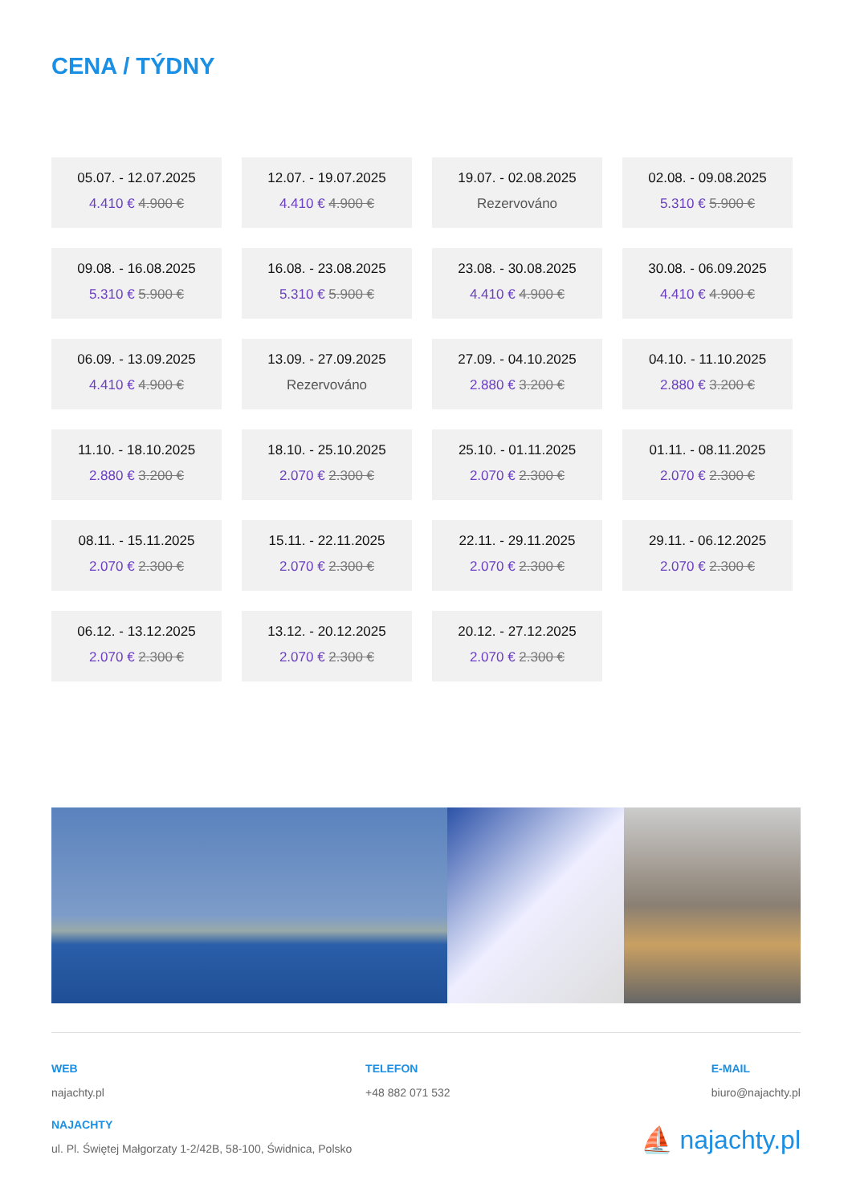CENA / TÝDNY
05.07. - 12.07.2025
4.410 € 4.900 €
12.07. - 19.07.2025
4.410 € 4.900 €
19.07. - 02.08.2025
Rezervováno
02.08. - 09.08.2025
5.310 € 5.900 €
09.08. - 16.08.2025
5.310 € 5.900 €
16.08. - 23.08.2025
5.310 € 5.900 €
23.08. - 30.08.2025
4.410 € 4.900 €
30.08. - 06.09.2025
4.410 € 4.900 €
06.09. - 13.09.2025
4.410 € 4.900 €
13.09. - 27.09.2025
Rezervováno
27.09. - 04.10.2025
2.880 € 3.200 €
04.10. - 11.10.2025
2.880 € 3.200 €
11.10. - 18.10.2025
2.880 € 3.200 €
18.10. - 25.10.2025
2.070 € 2.300 €
25.10. - 01.11.2025
2.070 € 2.300 €
01.11. - 08.11.2025
2.070 € 2.300 €
08.11. - 15.11.2025
2.070 € 2.300 €
15.11. - 22.11.2025
2.070 € 2.300 €
22.11. - 29.11.2025
2.070 € 2.300 €
29.11. - 06.12.2025
2.070 € 2.300 €
06.12. - 13.12.2025
2.070 € 2.300 €
13.12. - 20.12.2025
2.070 € 2.300 €
20.12. - 27.12.2025
2.070 € 2.300 €
WEB
najachty.pl
TELEFON
+48 882 071 532
E-MAIL
biuro@najachty.pl
NAJACHTY
ul. Pl. Świętej Małgorzaty 1-2/42B, 58-100, Świdnica, Polsko
⛵ najachty.pl